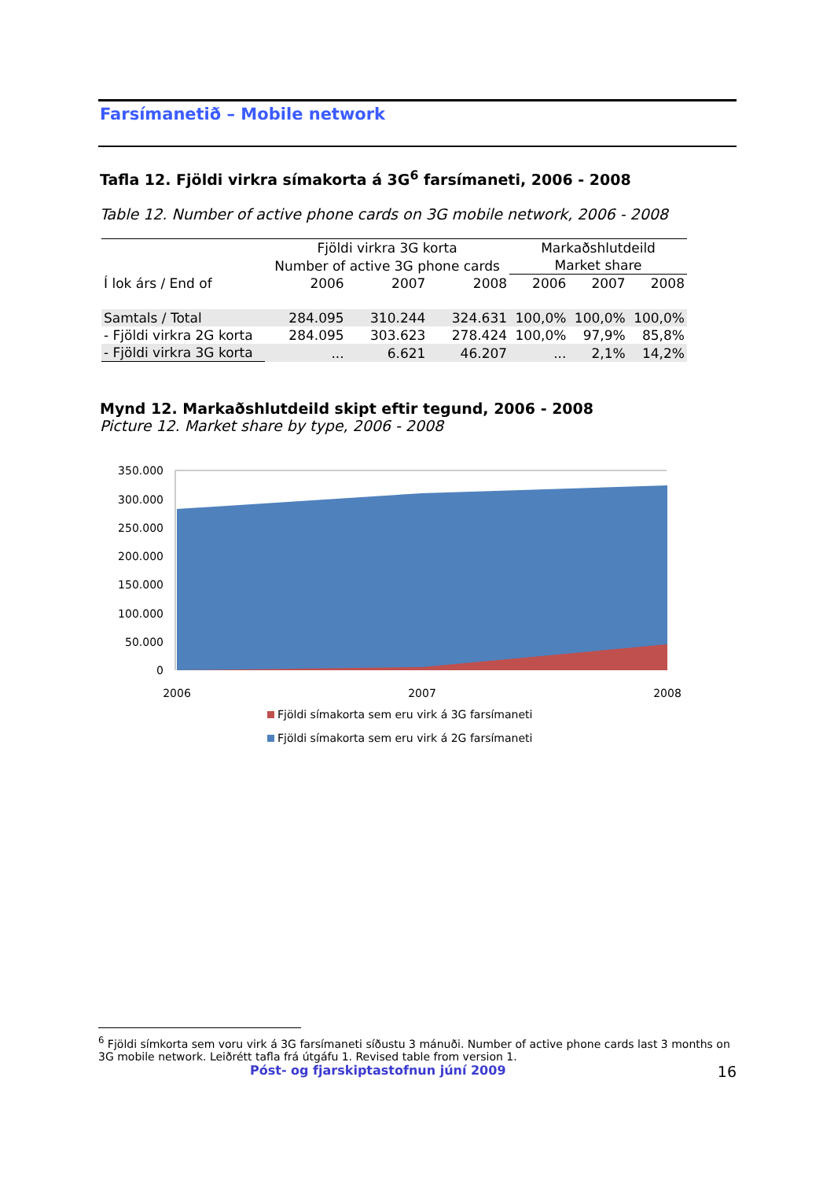Farsímanetið – Mobile network
Tafla 12. Fjöldi virkra símakorta á 3G<sup>6</sup> farsímaneti, 2006 - 2008
Table 12. Number of active phone cards on 3G mobile network, 2006 - 2008
| | Fjöldi virkra 3G korta | | | Markaðshlutdeild | | |
| | Number of active 3G phone cards | | | Market share | | |
| Í lok árs / End of | 2006 | 2007 | 2008 | 2006 | 2007 | 2008 |
| Samtals / Total | 284.095 | 310.244 | 324.631 | 100,0% | 100,0% | 100,0% |
| - Fjöldi virkra 2G korta | 284.095 | 303.623 | 278.424 | 100,0% | 97,9% | 85,8% |
| - Fjöldi virkra 3G korta | ... | 6.621 | 46.207 | ... | 2,1% | 14,2% |
Mynd 12. Markaðshlutdeild skipt eftir tegund, 2006 - 2008
Picture 12. Market share by type, 2006 - 2008
350.000
300.000
250.000
200.000
150.000
100.000
50.000
0
2006
2007
2008
Fjöldi símakorta sem eru virk á 3G farsímaneti
Fjöldi símakorta sem eru virk á 2G farsímaneti
<sup>6</sup> Fjöldi símkorta sem voru virk á 3G farsímaneti síðustu 3 mánuði. Number of active phone cards last 3 months on 3G mobile network. Leiðrétt tafla frá útgáfu 1. Revised table from version 1.
Póst- og fjarskiptastofnun júní 2009 16